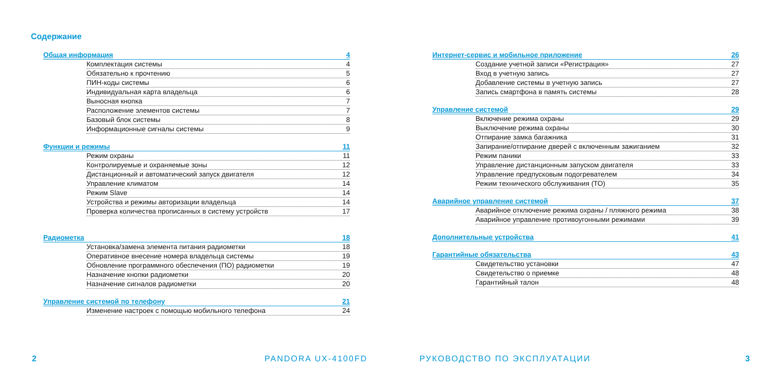Содержание
Общая информация 4
Комплектация системы 4
Обязательно к прочтению 5
ПИН-коды системы 6
Индивидуальная карта владельца 6
Выносная кнопка 7
Расположение элементов системы 7
Базовый блок системы 8
Информационные сигналы системы 9
Функции и режимы 11
Режим охраны 11
Контролируемые и охраняемые зоны 12
Дистанционный и автоматический запуск двигателя 12
Управление климатом 14
Режим Slave 14
Устройства и режимы авторизации владельца 14
Проверка количества прописанных в систему устройств 17
Радиометка 18
Установка/замена элемента питания радиометки 18
Оперативное внесение номера владельца системы 19
Обновление программного обеспечения (ПО) радиометки 19
Назначение кнопки радиометки 20
Назначение сигналов радиометки 20
Управление системой по телефону 21
Изменение настроек с помощью мобильного телефона 24
2 PANDORA UX-4100FD
Интернет-сервис и мобильное приложение 26
Создание учетной записи «Регистрация» 27
Вход в учетную запись 27
Добавление системы в учетную запись 27
Запись смартфона в память системы 28
Управление системой 29
Включение режима охраны 29
Выключение режима охраны 30
Отпирание замка багажника 31
Запирание/отпирание дверей с включенным зажиганием 32
Режим паники 33
Управление дистанционным запуском двигателя 33
Управление предпусковым подогревателем 34
Режим технического обслуживания (ТО) 35
Аварийное управление системой 37
Аварийное отключение режима охраны / пляжного режима 38
Аварийное управление противоугонными режимами 39
Дополнительные устройства 41
Гарантийные обязательства 43
Свидетельство установки 47
Свидетельство о приемке 48
Гарантийный талон 48
РУКОВОДСТВО ПО ЭКСПЛУАТАЦИИ 3